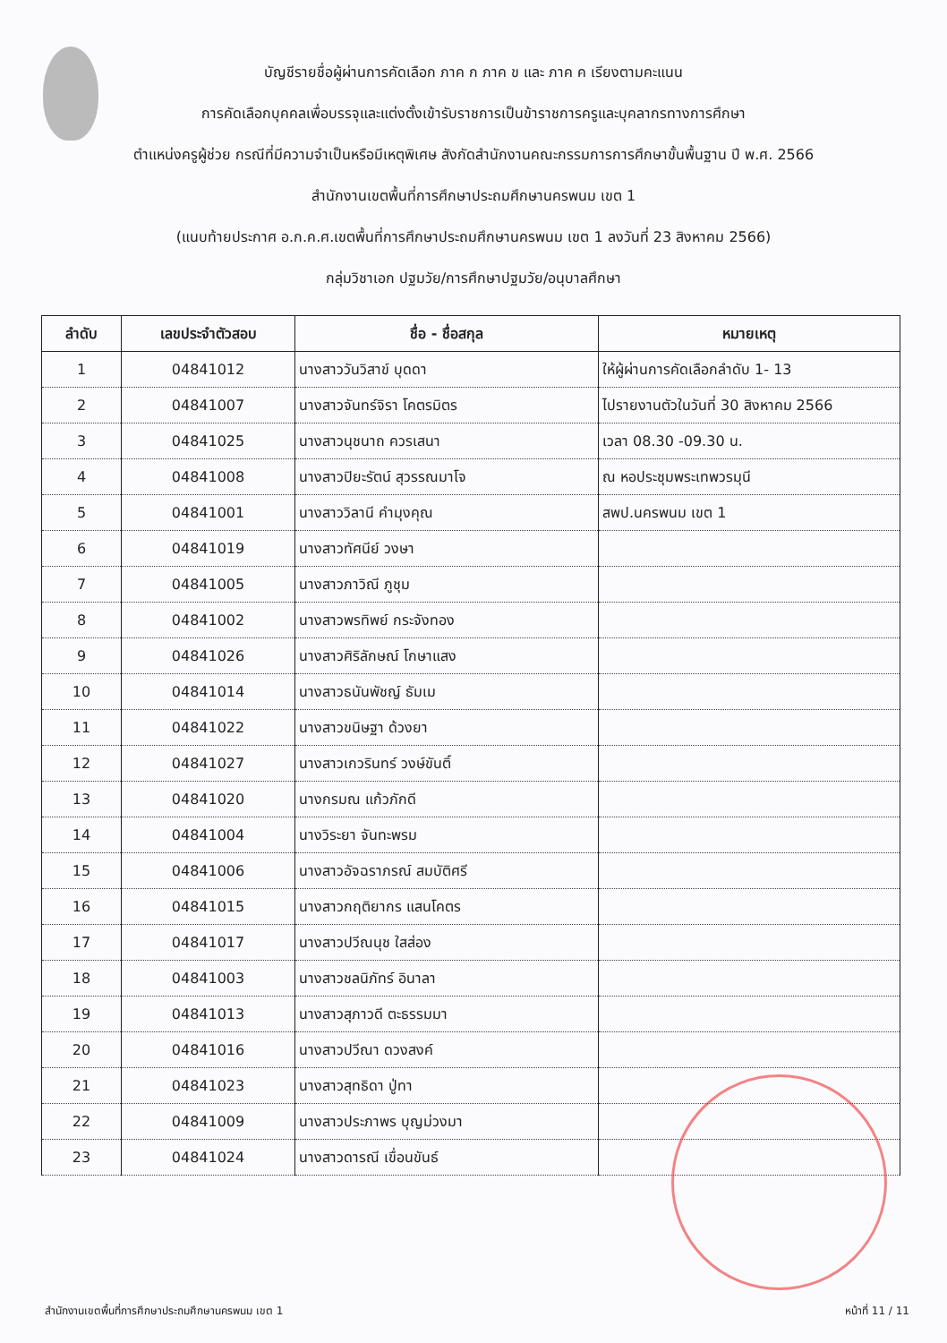บัญชีรายชื่อผู้ผ่านการคัดเลือก ภาค ก ภาค ข และ ภาค ค เรียงตามคะแนน
การคัดเลือกบุคคลเพื่อบรรจุและแต่งตั้งเข้ารับราชการเป็นข้าราชการครูและบุคลากรทางการศึกษา
ตำแหน่งครูผู้ช่วย กรณีที่มีความจำเป็นหรือมีเหตุพิเศษ สังกัดสำนักงานคณะกรรมการการศึกษาขั้นพื้นฐาน ปี พ.ศ. 2566
สำนักงานเขตพื้นที่การศึกษาประถมศึกษานครพนม เขต 1
(แนบท้ายประกาศ อ.ก.ค.ศ.เขตพื้นที่การศึกษาประถมศึกษานครพนม เขต 1 ลงวันที่ 23 สิงหาคม 2566)
กลุ่มวิชาเอก ปฐมวัย/การศึกษาปฐมวัย/อนุบาลศึกษา
| ลำดับ | เลขประจำตัวสอบ | ชื่อ - ชื่อสกุล | หมายเหตุ |
| --- | --- | --- | --- |
| 1 | 04841012 | นางสาววันวิสาข์ บุดดา | ให้ผู้ผ่านการคัดเลือกลำดับ 1- 13 |
| 2 | 04841007 | นางสาวจันทร์จิรา โคตรมิตร | ไปรายงานตัวในวันที่ 30 สิงหาคม 2566 |
| 3 | 04841025 | นางสาวนุชนาถ ควรเสนา | เวลา 08.30 -09.30 น. |
| 4 | 04841008 | นางสาวปิยะรัตน์ สุวรรณมาโจ | ณ หอประชุมพระเทพวรมุนี |
| 5 | 04841001 | นางสาววิลานี คำมุงคุณ | สพป.นครพนม เขต 1 |
| 6 | 04841019 | นางสาวทัศนีย์ วงษา | |
| 7 | 04841005 | นางสาวภาวิณี ภูชุม | |
| 8 | 04841002 | นางสาวพรทิพย์ กระจังทอง | |
| 9 | 04841026 | นางสาวศิริลักษณ์ โกษาแสง | |
| 10 | 04841014 | นางสาวธนันพัชญ์ ธัมเม | |
| 11 | 04841022 | นางสาวขนิษฐา ด้วงยา | |
| 12 | 04841027 | นางสาวเกวรินทร์ วงษ์ขันติ์ | |
| 13 | 04841020 | นางกรมณ แก้วภักดี | |
| 14 | 04841004 | นางวิระยา จันทะพรม | |
| 15 | 04841006 | นางสาวอัจฉราภรณ์ สมบัติศรี | |
| 16 | 04841015 | นางสาวกฤติยากร แสนโคตร | |
| 17 | 04841017 | นางสาวปวีณนุช ใสส่อง | |
| 18 | 04841003 | นางสาวชลนิภัทร์ อินาลา | |
| 19 | 04841013 | นางสาวสุภาวดี ตะธรรมมา | |
| 20 | 04841016 | นางสาวปวีณา ดวงสงค์ | |
| 21 | 04841023 | นางสาวสุทธิดา ปู่ทา | |
| 22 | 04841009 | นางสาวประภาพร บุญม่วงมา | |
| 23 | 04841024 | นางสาวดารณี เขื่อนขันธ์ | |
สำนักงานเขตพื้นที่การศึกษาประถมศึกษานครพนม เขต 1 หน้าที่ 11 / 11